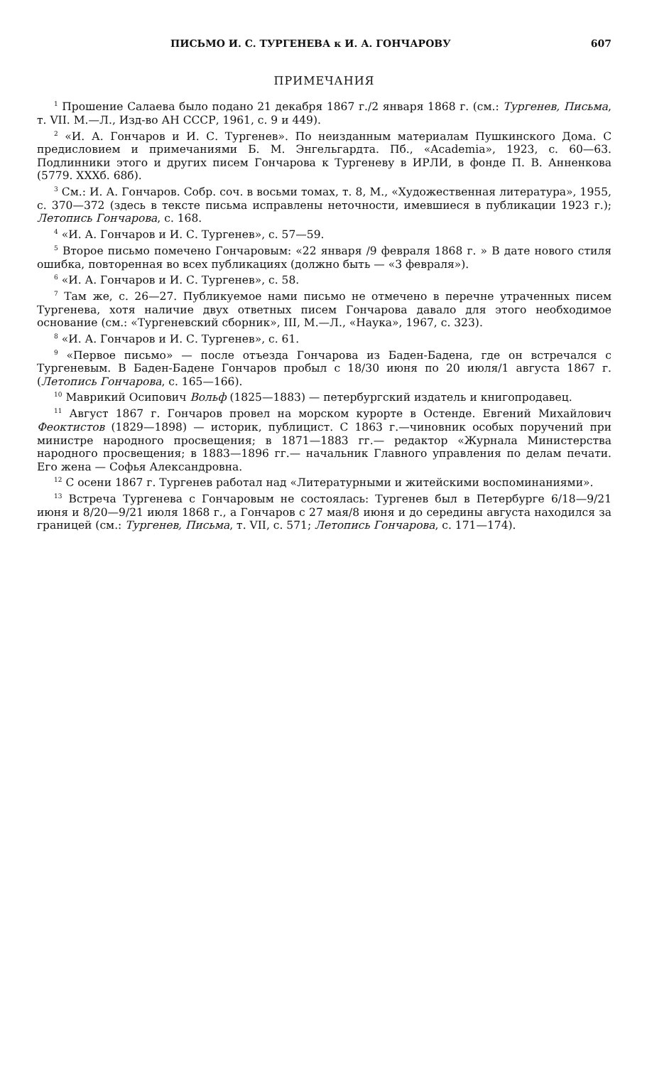ПИСЬМО И. С. ТУРГЕНЕВА к И. А. ГОНЧАРОВУ 607
ПРИМЕЧАНИЯ
<sup>1</sup> Прошение Салаева было подано 21 декабря 1867 г./2 января 1868 г. (см.: Тургенев, Письма, т. VII. М.—Л., Изд-во АН СССР, 1961, с. 9 и 449).
<sup>2</sup> «И. А. Гончаров и И. С. Тургенев». По неизданным материалам Пушкинского Дома. С предисловием и примечаниями Б. М. Энгельгардта. Пб., «Academia», 1923, с. 60—63. Подлинники этого и других писем Гончарова к Тургеневу в ИРЛИ, в фонде П. В. Анненкова (5779. XXXб. 68б).
<sup>3</sup> См.: И. А. Гончаров. Собр. соч. в восьми томах, т. 8, М., «Художественная литература», 1955, с. 370—372 (здесь в тексте письма исправлены неточности, имевшиеся в публикации 1923 г.); Летопись Гончарова, с. 168.
<sup>4</sup> «И. А. Гончаров и И. С. Тургенев», с. 57—59.
<sup>5</sup> Второе письмо помечено Гончаровым: «22 января /9 февраля 1868 г. » В дате нового стиля ошибка, повторенная во всех публикациях (должно быть — «3 февраля»).
<sup>6</sup> «И. А. Гончаров и И. С. Тургенев», с. 58.
<sup>7</sup> Там же, с. 26—27. Публикуемое нами письмо не отмечено в перечне утраченных писем Тургенева, хотя наличие двух ответных писем Гончарова давало для этого необходимое основание (см.: «Тургеневский сборник», III, М.—Л., «Наука», 1967, с. 323).
<sup>8</sup> «И. А. Гончаров и И. С. Тургенев», с. 61.
<sup>9</sup> «Первое письмо» — после отъезда Гончарова из Баден-Бадена, где он встречался с Тургеневым. В Баден-Бадене Гончаров пробыл с 18/30 июня по 20 июля/1 августа 1867 г. (Летопись Гончарова, с. 165—166).
<sup>10</sup> Маврикий Осипович Вольф (1825—1883) — петербургский издатель и книгопродавец.
<sup>11</sup> Август 1867 г. Гончаров провел на морском курорте в Остенде. Евгений Михайлович Феоктистов (1829—1898) — историк, публицист. С 1863 г.—чиновник особых поручений при министре народного просвещения; в 1871—1883 гг.— редактор «Журнала Министерства народного просвещения; в 1883—1896 гг.— начальник Главного управления по делам печати. Его жена — Софья Александровна.
<sup>12</sup> С осени 1867 г. Тургенев работал над «Литературными и житейскими воспоминаниями».
<sup>13</sup> Встреча Тургенева с Гончаровым не состоялась: Тургенев был в Петербурге 6/18—9/21 июня и 8/20—9/21 июля 1868 г., а Гончаров с 27 мая/8 июня и до середины августа находился за границей (см.: Тургенев, Письма, т. VII, с. 571; Летопись Гончарова, с. 171—174).